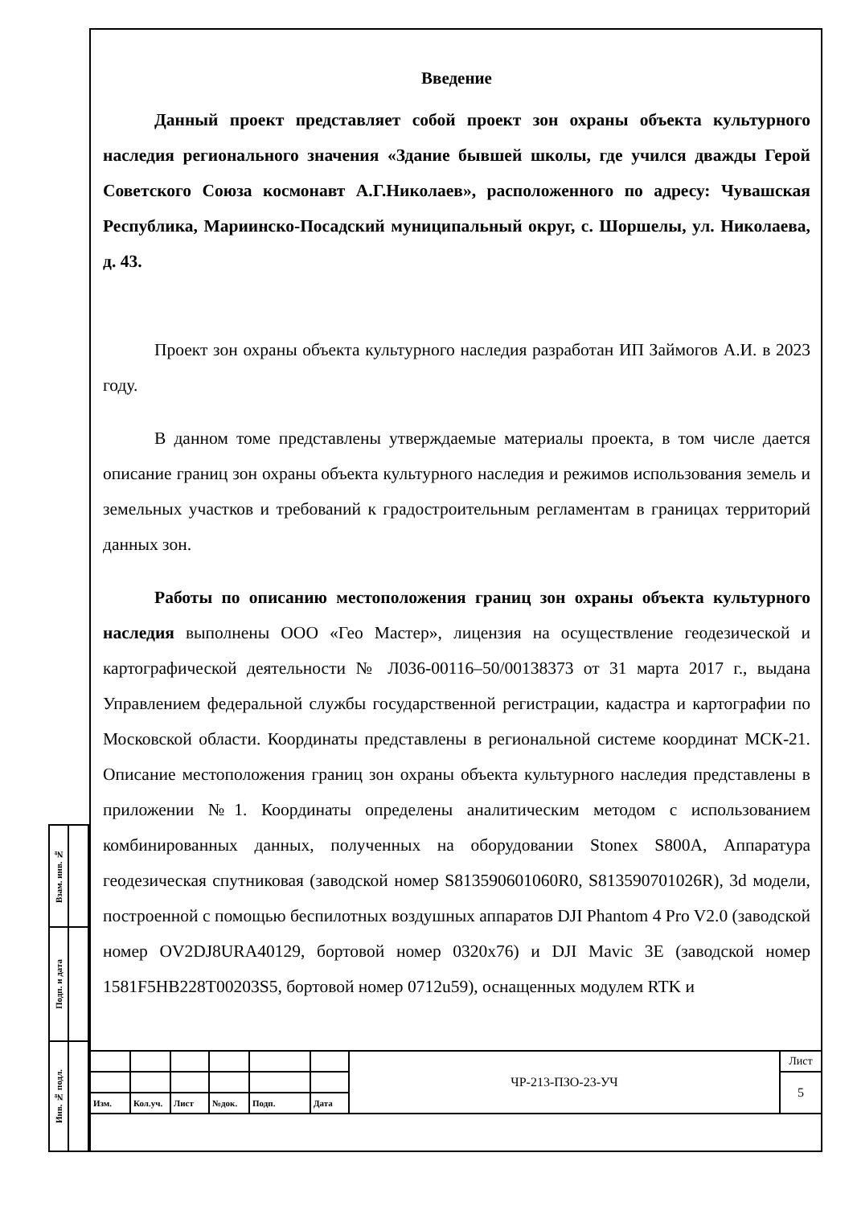Введение
Данный проект представляет собой проект зон охраны объекта культурного наследия регионального значения «Здание бывшей школы, где учился дважды Герой Советского Союза космонавт А.Г.Николаев», расположенного по адресу: Чувашская Республика, Мариинско-Посадский муниципальный округ, с. Шоршелы, ул. Николаева, д. 43.
Проект зон охраны объекта культурного наследия разработан ИП Займогов А.И. в 2023 году.
В данном томе представлены утверждаемые материалы проекта, в том числе дается описание границ зон охраны объекта культурного наследия и режимов использования земель и земельных участков и требований к градостроительным регламентам в границах территорий данных зон.
Работы по описанию местоположения границ зон охраны объекта культурного наследия выполнены ООО «Гео Мастер», лицензия на осуществление геодезической и картографической деятельности № Л036-00116–50/00138373 от 31 марта 2017 г., выдана Управлением федеральной службы государственной регистрации, кадастра и картографии по Московской области. Координаты представлены в региональной системе координат МСК-21. Описание местоположения границ зон охраны объекта культурного наследия представлены в приложении №1. Координаты определены аналитическим методом с использованием комбинированных данных, полученных на оборудовании Stonex S800A, Аппаратура геодезическая спутниковая (заводской номер S813590601060R0, S813590701026R), 3d модели, построенной с помощью беспилотных воздушных аппаратов DJI Phantom 4 Pro V2.0 (заводской номер OV2DJ8URA40129, бортовой номер 0320x76) и DJI Mavic 3E (заводской номер 1581F5HB228T00203S5, бортовой номер 0712u59), оснащенных модулем RTK и
| Взам. инв. № | |
| Подп. и дата | |
| Инв. № подл. | |
| | | | | | | ЧР-213-ПЗО-23-УЧ | Лист |
| | | | | | | | 5 |
| Изм. | Кол.уч. | Лист | №док. | Подп. | Дата | | |